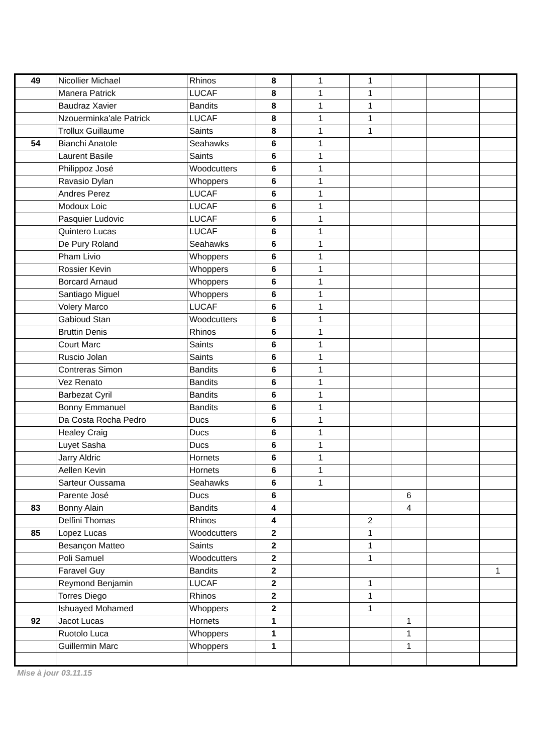| 49 | Nicollier Michael | Rhinos | 8 | 1 | 1 | | | |
| | Manera Patrick | LUCAF | 8 | 1 | 1 | | | |
| | Baudraz Xavier | Bandits | 8 | 1 | 1 | | | |
| | Nzouerminka'ale Patrick | LUCAF | 8 | 1 | 1 | | | |
| | Trollux Guillaume | Saints | 8 | 1 | 1 | | | |
| 54 | Bianchi Anatole | Seahawks | 6 | 1 | | | | |
| | Laurent Basile | Saints | 6 | 1 | | | | |
| | Philippoz José | Woodcutters | 6 | 1 | | | | |
| | Ravasio Dylan | Whoppers | 6 | 1 | | | | |
| | Andres Perez | LUCAF | 6 | 1 | | | | |
| | Modoux Loic | LUCAF | 6 | 1 | | | | |
| | Pasquier Ludovic | LUCAF | 6 | 1 | | | | |
| | Quintero Lucas | LUCAF | 6 | 1 | | | | |
| | De Pury Roland | Seahawks | 6 | 1 | | | | |
| | Pham Livio | Whoppers | 6 | 1 | | | | |
| | Rossier Kevin | Whoppers | 6 | 1 | | | | |
| | Borcard Arnaud | Whoppers | 6 | 1 | | | | |
| | Santiago Miguel | Whoppers | 6 | 1 | | | | |
| | Volery Marco | LUCAF | 6 | 1 | | | | |
| | Gabioud Stan | Woodcutters | 6 | 1 | | | | |
| | Bruttin Denis | Rhinos | 6 | 1 | | | | |
| | Court Marc | Saints | 6 | 1 | | | | |
| | Ruscio Jolan | Saints | 6 | 1 | | | | |
| | Contreras Simon | Bandits | 6 | 1 | | | | |
| | Vez Renato | Bandits | 6 | 1 | | | | |
| | Barbezat Cyril | Bandits | 6 | 1 | | | | |
| | Bonny Emmanuel | Bandits | 6 | 1 | | | | |
| | Da Costa Rocha Pedro | Ducs | 6 | 1 | | | | |
| | Healey Craig | Ducs | 6 | 1 | | | | |
| | Luyet Sasha | Ducs | 6 | 1 | | | | |
| | Jarry Aldric | Hornets | 6 | 1 | | | | |
| | Aellen Kevin | Hornets | 6 | 1 | | | | |
| | Sarteur Oussama | Seahawks | 6 | 1 | | | | |
| | Parente José | Ducs | 6 | | | 6 | | |
| 83 | Bonny Alain | Bandits | 4 | | | 4 | | |
| | Delfini Thomas | Rhinos | 4 | | 2 | | | |
| 85 | Lopez Lucas | Woodcutters | 2 | | 1 | | | |
| | Besançon Matteo | Saints | 2 | | 1 | | | |
| | Poli Samuel | Woodcutters | 2 | | 1 | | | |
| | Faravel Guy | Bandits | 2 | | | | | 1 |
| | Reymond Benjamin | LUCAF | 2 | | 1 | | | |
| | Torres Diego | Rhinos | 2 | | 1 | | | |
| | Ishuayed Mohamed | Whoppers | 2 | | 1 | | | |
| 92 | Jacot Lucas | Hornets | 1 | | | 1 | | |
| | Ruotolo Luca | Whoppers | 1 | | | 1 | | |
| | Guillermin Marc | Whoppers | 1 | | | 1 | | |
Mise à jour 03.11.15